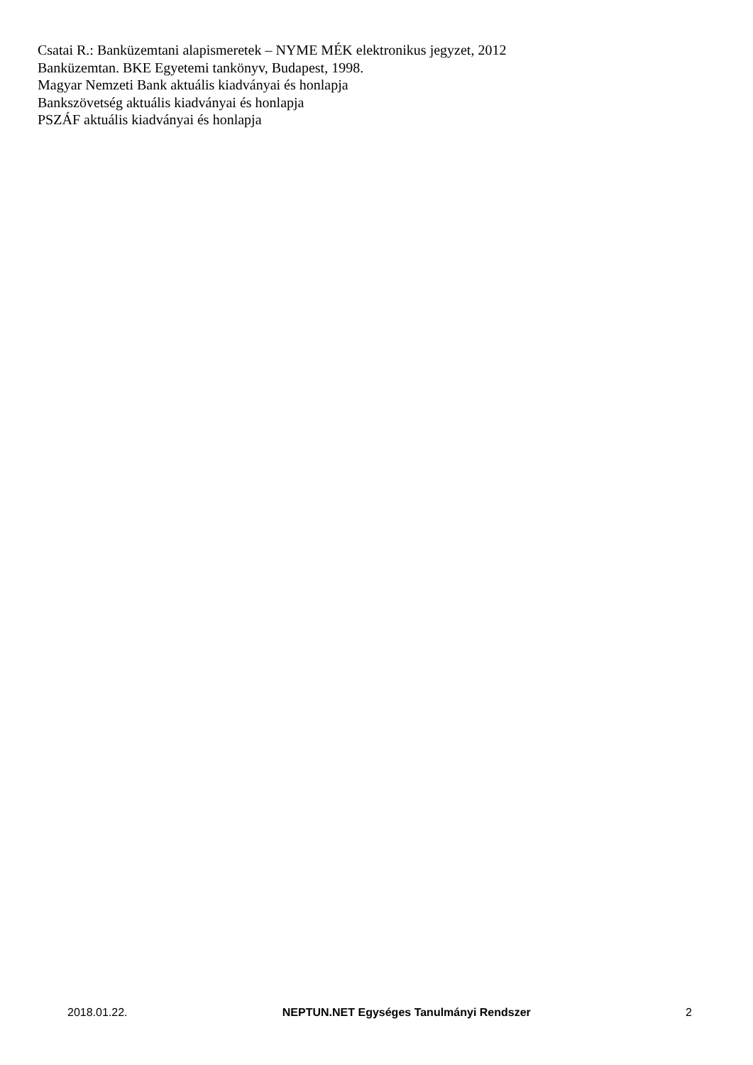Csatai R.: Banküzemtani alapismeretek – NYME MÉK elektronikus jegyzet, 2012
Banküzemtan. BKE Egyetemi tankönyv, Budapest, 1998.
Magyar Nemzeti Bank aktuális kiadványai és honlapja
Bankszövetség aktuális kiadványai és honlapja
PSZÁF aktuális kiadványai és honlapja
2018.01.22. NEPTUN.NET Egységes Tanulmányi Rendszer 2